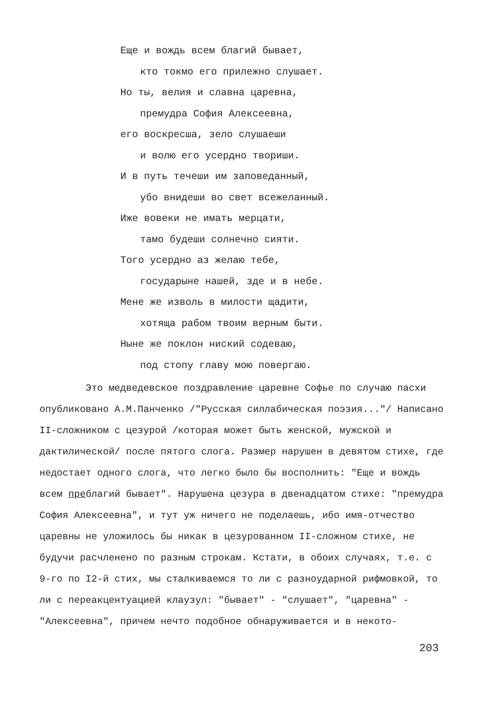Еще и вождь всем благий бывает,
кто токмо его прилежно слушает.
Но ты, велия и славна царевна,
премудра София Алексеевна,
его воскресша, зело слушаеши
и волю его усердно твориши.
И в путь течеши им заповеданный,
убо внидеши во свет всежеланный.
Иже вовеки не имать мерцати,
тамо будеши солнечно сияти.
Того усердно аз желаю тебе,
государыне нашей, зде и в небе.
Мене же изволь в милости щадити,
хотяща рабом твоим верным быти.
Ныне же поклон ниский содеваю,
под стопу главу мою повергаю.
Это медведевское поздравление царевне Софье по случаю пасхи опубликовано А.М.Панченко /"Русская силлабическая поэзия..."/ Написано II-сложником с цезурой /которая может быть женской, мужской и дактилической/ после пятого слога. Размер нарушен в девятом стихе, где недостает одного слога, что легко было бы восполнить: "Еще и вождь всем преблагий бывает". Нарушена цезура в двенадцатом стихе: "премудра София Алексеевна", и тут уж ничего не поделаешь, ибо имя-отчество царевны не уложилось бы никак в цезурованном II-сложном стихе, не будучи расчленено по разным строкам. Кстати, в обоих случаях, т.е. с 9-го по I2-й стих, мы сталкиваемся то ли с разноударной рифмовкой, то ли с переакцентуацией клаузул: "бывает" - "слушает", "царевна" - "Алексеевна", причем нечто подобное обнаруживается и в некото-
203